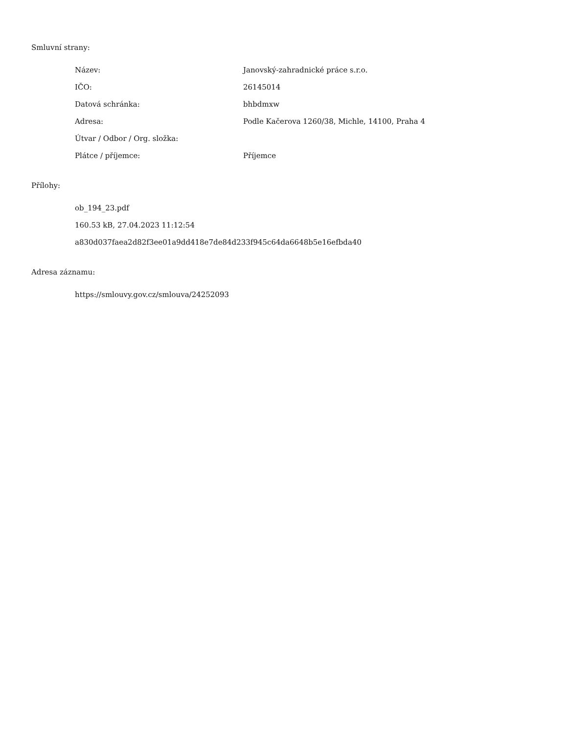Smluvní strany:
| Název: | Janovský-zahradnické práce s.r.o. |
| IČO: | 26145014 |
| Datová schránka: | bhbdmxw |
| Adresa: | Podle Kačerova 1260/38, Michle, 14100, Praha 4 |
| Útvar / Odbor / Org. složka: | |
| Plátce / příjemce: | Příjemce |
Přílohy:
ob_194_23.pdf
160.53 kB, 27.04.2023 11:12:54
a830d037faea2d82f3ee01a9dd418e7de84d233f945c64da6648b5e16efbda40
Adresa záznamu:
https://smlouvy.gov.cz/smlouva/24252093